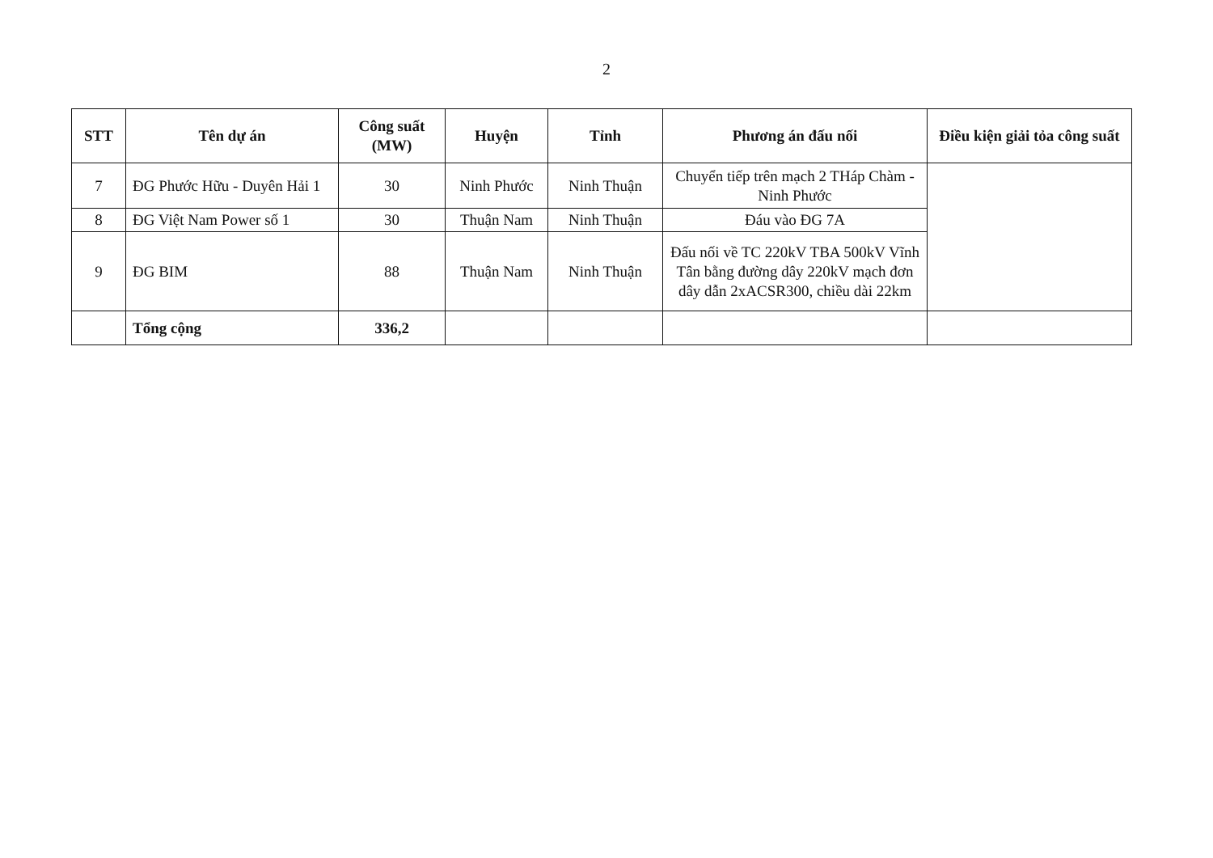2
| STT | Tên dự án | Công suất (MW) | Huyện | Tỉnh | Phương án đấu nối | Điều kiện giải tỏa công suất |
| --- | --- | --- | --- | --- | --- | --- |
| 7 | ĐG Phước Hữu - Duyên Hải 1 | 30 | Ninh Phước | Ninh Thuận | Chuyển tiếp trên mạch 2 THáp Chàm - Ninh Phước | |
| 8 | ĐG Việt Nam Power số 1 | 30 | Thuận Nam | Ninh Thuận | Đáu vào ĐG 7A | |
| 9 | ĐG BIM | 88 | Thuận Nam | Ninh Thuận | Đấu nối về TC 220kV TBA 500kV Vĩnh Tân bằng đường dây 220kV mạch đơn dây dẫn 2xACSR300, chiều dài 22km | |
| | Tổng cộng | 336,2 | | | | |